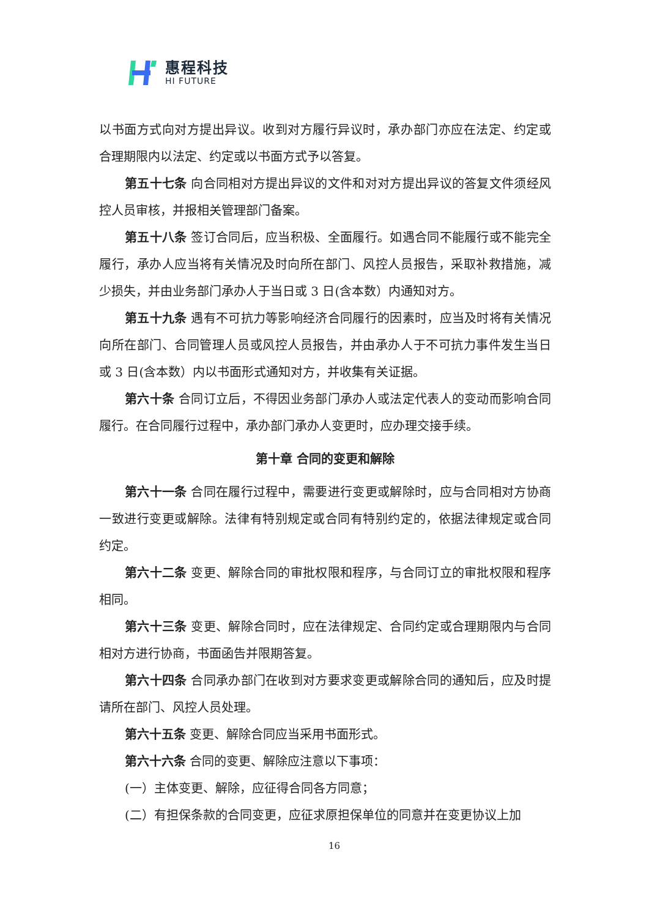惠程科技
HI FUTURE
以书面方式向对方提出异议。收到对方履行异议时，承办部门亦应在法定、约定或合理期限内以法定、约定或以书面方式予以答复。
第五十七条 向合同相对方提出异议的文件和对对方提出异议的答复文件须经风控人员审核，并报相关管理部门备案。
第五十八条 签订合同后，应当积极、全面履行。如遇合同不能履行或不能完全履行，承办人应当将有关情况及时向所在部门、风控人员报告，采取补救措施，减少损失，并由业务部门承办人于当日或 3 日(含本数）内通知对方。
第五十九条 遇有不可抗力等影响经济合同履行的因素时，应当及时将有关情况向所在部门、合同管理人员或风控人员报告，并由承办人于不可抗力事件发生当日或 3 日(含本数）内以书面形式通知对方，并收集有关证据。
第六十条 合同订立后，不得因业务部门承办人或法定代表人的变动而影响合同履行。在合同履行过程中，承办部门承办人变更时，应办理交接手续。
第十章 合同的变更和解除
第六十一条 合同在履行过程中，需要进行变更或解除时，应与合同相对方协商一致进行变更或解除。法律有特别规定或合同有特别约定的，依据法律规定或合同约定。
第六十二条 变更、解除合同的审批权限和程序，与合同订立的审批权限和程序相同。
第六十三条 变更、解除合同时，应在法律规定、合同约定或合理期限内与合同相对方进行协商，书面函告并限期答复。
第六十四条 合同承办部门在收到对方要求变更或解除合同的通知后，应及时提请所在部门、风控人员处理。
第六十五条 变更、解除合同应当采用书面形式。
第六十六条 合同的变更、解除应注意以下事项：
(一）主体变更、解除，应征得合同各方同意；
(二）有担保条款的合同变更，应征求原担保单位的同意并在变更协议上加
16